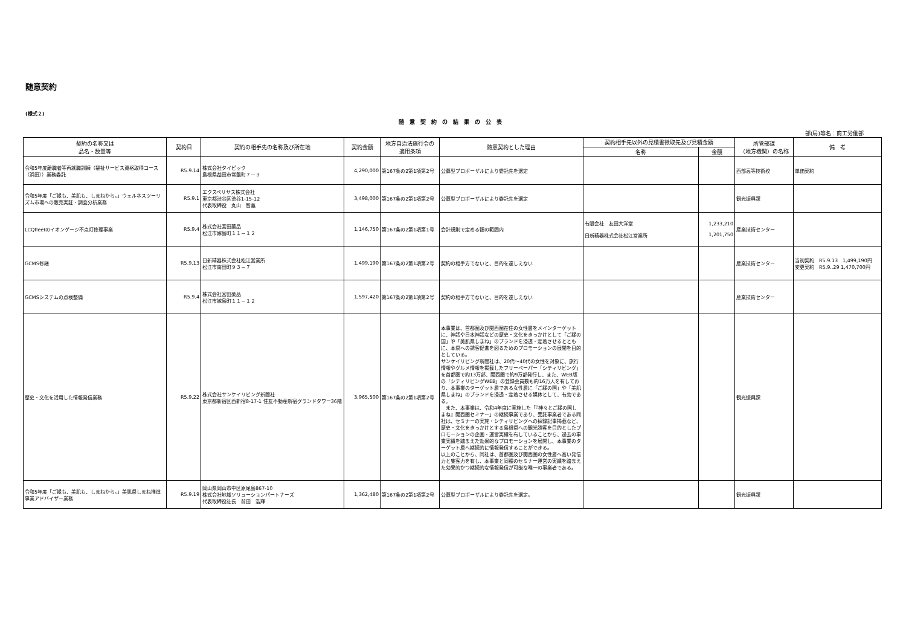随意契約
(様式２)
随意契約の結果の公表
部(局)等名：商工労働部
| 契約の名称又は 品名・数量等 | 契約日 | 契約の相手先の名称及び所在地 | 契約金額 | 地方自治法施行令の 適用条項 | 随意契約とした理由 | 契約相手先以外の見積書徴取先及び見積金額 | | 所管部課 （地方機関）の名称 | 備 考 |
| --- | --- | --- | --- | --- | --- | --- | --- | --- | --- |
| | | | | | | 名称 | 金額 | | |
| 令和5年度離職者等再就職訓練（福祉サービス資格取得コース（浜田））業務委託 | R5.9.14 | 株式会社タイピック 島根県益田市常盤町７－３ | 4,290,000 | 第167条の2第1項第2号 | 公募型プロポーザルにより委託先を選定 | | | 西部高等技術校 | 単価契約 |
| 令和5年度「ご縁も、美肌も、しまねから。」ウェルネスツーリズム市場への販売実証・調査分析業務 | R5.9.1 | エクスペリサス株式会社 東京都渋谷区渋谷1-15-12 代表取締役 丸山 智義 | 3,498,000 | 第167条の2第1項第2号 | 公募型プロポーザルにより委託先を選定 | | | 観光振興課 | |
| LCQfleetのイオンゲージ不点灯修理事業 | R5.9.4 | 株式会社宮田薬品 松江市嫁島町１１－１２ | 1,146,750 | 第167条の2第1項第1号 | 会計規則で定める額の範囲内 | 有限会社 友田大洋堂 日新精器株式会社松江営業所 | 1,233,210 1,201,750 | 産業技術センター | |
| GCMS修繕 | R5.9.13 | 日新精器株式会社松江営業所 松江市南田町９３－７ | 1,499,190 | 第167条の2第1項第2号 | 契約の相手方でないと、目的を達しえない | | | 産業技術センター | 当初契約 R5.9.13 1,499,190円 変更契約 R5.9..29 1,470,700円 |
| GCMSシステムの点検整備 | R5.9.4 | 株式会社宮田薬品 松江市嫁島町１１－１２ | 1,597,420 | 第167条の2第1項第2号 | 契約の相手方でないと、目的を達しえない | | | 産業技術センター | |
| 歴史・文化を活用した情報発信業務 | R5.9.22 | 株式会社サンケイリビング新聞社 東京都新宿区西新宿8-17-1 住友不動産新宿グランドタワー36階 | 3,965,500 | 第167条の2第1項第2号 | 本事業は、首都圏及び関西圏在住の女性層をメインターゲットに、神話や日本神話などの歴史・文化をきっかけとして「ご縁の国」や「美肌県しまね」のブランドを浸透・定着させるとともに、本県への誘客促進を図るためのプロモーションの展開を目的としている。 サンケイリビング新聞社は、20代～40代の女性を対象に、旅行情報やグルメ情報を掲載したフリーペーパー「シティリビング」を首都圏で約13万部、関西圏で約9万部発行し、また、WEB版の「シティリビングWEB」の登録会員数も約16万人を有しており、本事業のターゲット層である女性層に「ご縁の国」や「美肌県しまね」のブランドを浸透・定着させる媒体として、有効である。 また、本事業は、令和4年度に実施した「『神々とご縁の国しまね』関西圏セミナー」の継続事業であり、受託事業者である同社は、セミナーの実施・シティリビングへの採録記事掲載など、歴史・文化をきっかけとする島根県への観光誘客を目的としたプロモーションの企画・運営実績を有していることから、過去の事業実績を踏まえた効果的なプロモーションを展開し、本事業のターゲット層へ継続的に情報発信することができる。 以上のことから、同社は、首都圏及び関西圏の女性層へ高い発信力と集客力を有し、本事業と同種のセミナー運営の実績を踏まえた効果的かつ継続的な情報発信が可能な唯一の事業者である。 | | | 観光振興課 | |
| 令和5年度「ご縁も、美肌も、しまねから。」美肌県しまね推進事業アドバイザー業務 | R5.9.19 | 岡山県岡山市中区原尾島867-10 株式会社地域ソリューションパートナーズ 代表取締役社長 前田 浩輝 | 1,362,480 | 第167条の2第1項第2号 | 公募型プロポーザルにより委託先を選定。 | | | 観光振興課 | |